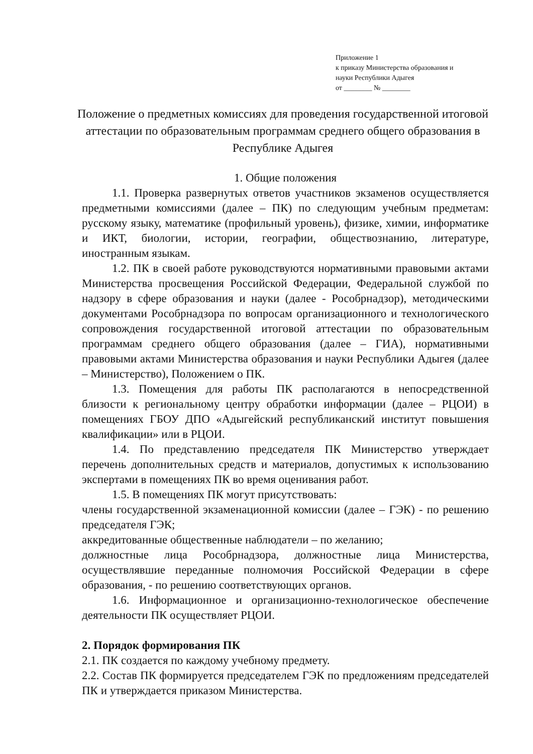Приложение 1
к приказу Министерства образования и
науки Республики Адыгея
от ________ № ________
Положение о предметных комиссиях для проведения государственной итоговой аттестации по образовательным программам среднего общего образования в Республике Адыгея
1. Общие положения
1.1. Проверка развернутых ответов участников экзаменов осуществляется предметными комиссиями (далее – ПК) по следующим учебным предметам: русскому языку, математике (профильный уровень), физике, химии, информатике и ИКТ, биологии, истории, географии, обществознанию, литературе, иностранным языкам.
1.2. ПК в своей работе руководствуются нормативными правовыми актами Министерства просвещения Российской Федерации, Федеральной службой по надзору в сфере образования и науки (далее - Рособрнадзор), методическими документами Рособрнадзора по вопросам организационного и технологического сопровождения государственной итоговой аттестации по образовательным программам среднего общего образования (далее – ГИА), нормативными правовыми актами Министерства образования и науки Республики Адыгея (далее – Министерство), Положением о ПК.
1.3. Помещения для работы ПК располагаются в непосредственной близости к региональному центру обработки информации (далее – РЦОИ) в помещениях ГБОУ ДПО «Адыгейский республиканский институт повышения квалификации» или в РЦОИ.
1.4. По представлению председателя ПК Министерство утверждает перечень дополнительных средств и материалов, допустимых к использованию экспертами в помещениях ПК во время оценивания работ.
1.5. В помещениях ПК могут присутствовать:
члены государственной экзаменационной комиссии (далее – ГЭК) - по решению председателя ГЭК;
аккредитованные общественные наблюдатели – по желанию;
должностные лица Рособрнадзора, должностные лица Министерства, осуществлявшие переданные полномочия Российской Федерации в сфере образования, - по решению соответствующих органов.
1.6. Информационное и организационно-технологическое обеспечение деятельности ПК осуществляет РЦОИ.
2. Порядок формирования ПК
2.1. ПК создается по каждому учебному предмету.
2.2. Состав ПК формируется председателем ГЭК по предложениям председателей ПК и утверждается приказом Министерства.